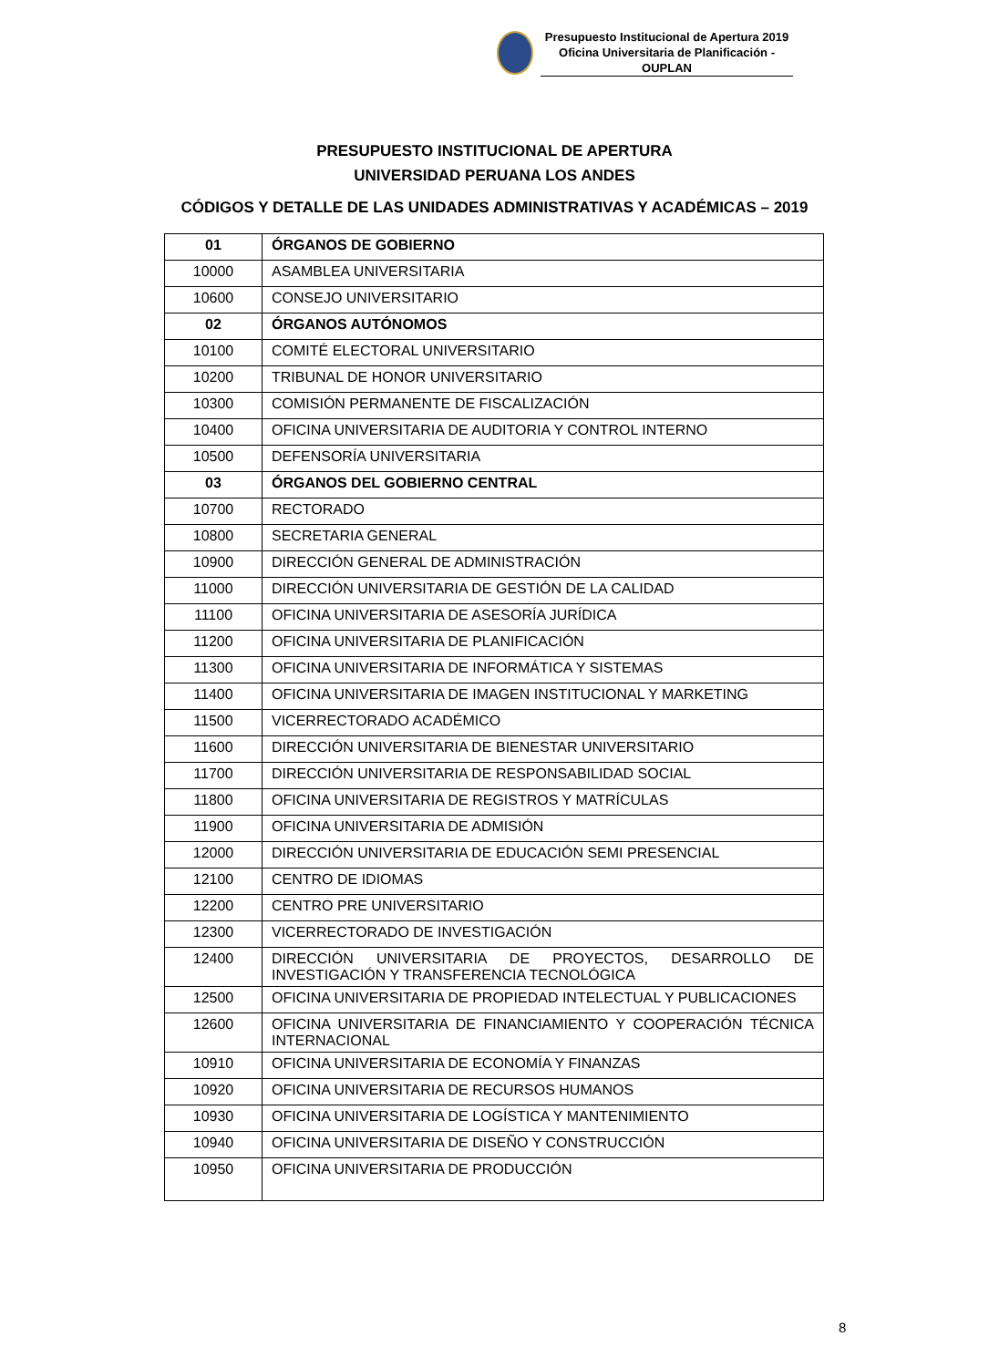Presupuesto Institucional de Apertura 2019
Oficina Universitaria de Planificación - OUPLAN
PRESUPUESTO INSTITUCIONAL DE APERTURA
UNIVERSIDAD PERUANA LOS ANDES
CÓDIGOS Y DETALLE DE LAS UNIDADES ADMINISTRATIVAS Y ACADÉMICAS – 2019
| 01 | ÓRGANOS DE GOBIERNO |
| 10000 | ASAMBLEA UNIVERSITARIA |
| 10600 | CONSEJO UNIVERSITARIO |
| 02 | ÓRGANOS AUTÓNOMOS |
| 10100 | COMITÉ ELECTORAL UNIVERSITARIO |
| 10200 | TRIBUNAL DE HONOR UNIVERSITARIO |
| 10300 | COMISIÓN PERMANENTE DE FISCALIZACIÓN |
| 10400 | OFICINA UNIVERSITARIA DE AUDITORIA Y CONTROL INTERNO |
| 10500 | DEFENSORÍA UNIVERSITARIA |
| 03 | ÓRGANOS DEL GOBIERNO CENTRAL |
| 10700 | RECTORADO |
| 10800 | SECRETARIA GENERAL |
| 10900 | DIRECCIÓN GENERAL DE ADMINISTRACIÓN |
| 11000 | DIRECCIÓN UNIVERSITARIA DE GESTIÓN DE LA CALIDAD |
| 11100 | OFICINA UNIVERSITARIA DE ASESORÍA JURÍDICA |
| 11200 | OFICINA UNIVERSITARIA DE PLANIFICACIÓN |
| 11300 | OFICINA UNIVERSITARIA DE INFORMÁTICA Y SISTEMAS |
| 11400 | OFICINA UNIVERSITARIA DE IMAGEN INSTITUCIONAL Y MARKETING |
| 11500 | VICERRECTORADO ACADÉMICO |
| 11600 | DIRECCIÓN UNIVERSITARIA DE BIENESTAR UNIVERSITARIO |
| 11700 | DIRECCIÓN UNIVERSITARIA DE RESPONSABILIDAD SOCIAL |
| 11800 | OFICINA UNIVERSITARIA DE REGISTROS Y MATRÍCULAS |
| 11900 | OFICINA UNIVERSITARIA DE ADMISIÓN |
| 12000 | DIRECCIÓN UNIVERSITARIA DE EDUCACIÓN SEMI PRESENCIAL |
| 12100 | CENTRO DE IDIOMAS |
| 12200 | CENTRO PRE UNIVERSITARIO |
| 12300 | VICERRECTORADO DE INVESTIGACIÓN |
| 12400 | DIRECCIÓN UNIVERSITARIA DE PROYECTOS, DESARROLLO DE INVESTIGACIÓN Y TRANSFERENCIA TECNOLÓGICA |
| 12500 | OFICINA UNIVERSITARIA DE PROPIEDAD INTELECTUAL Y PUBLICACIONES |
| 12600 | OFICINA UNIVERSITARIA DE FINANCIAMIENTO Y COOPERACIÓN TÉCNICA INTERNACIONAL |
| 10910 | OFICINA UNIVERSITARIA DE ECONOMÍA Y FINANZAS |
| 10920 | OFICINA UNIVERSITARIA DE RECURSOS HUMANOS |
| 10930 | OFICINA UNIVERSITARIA DE LOGÍSTICA Y MANTENIMIENTO |
| 10940 | OFICINA UNIVERSITARIA DE DISEÑO Y CONSTRUCCIÓN |
| 10950 | OFICINA UNIVERSITARIA DE PRODUCCIÓN |
8